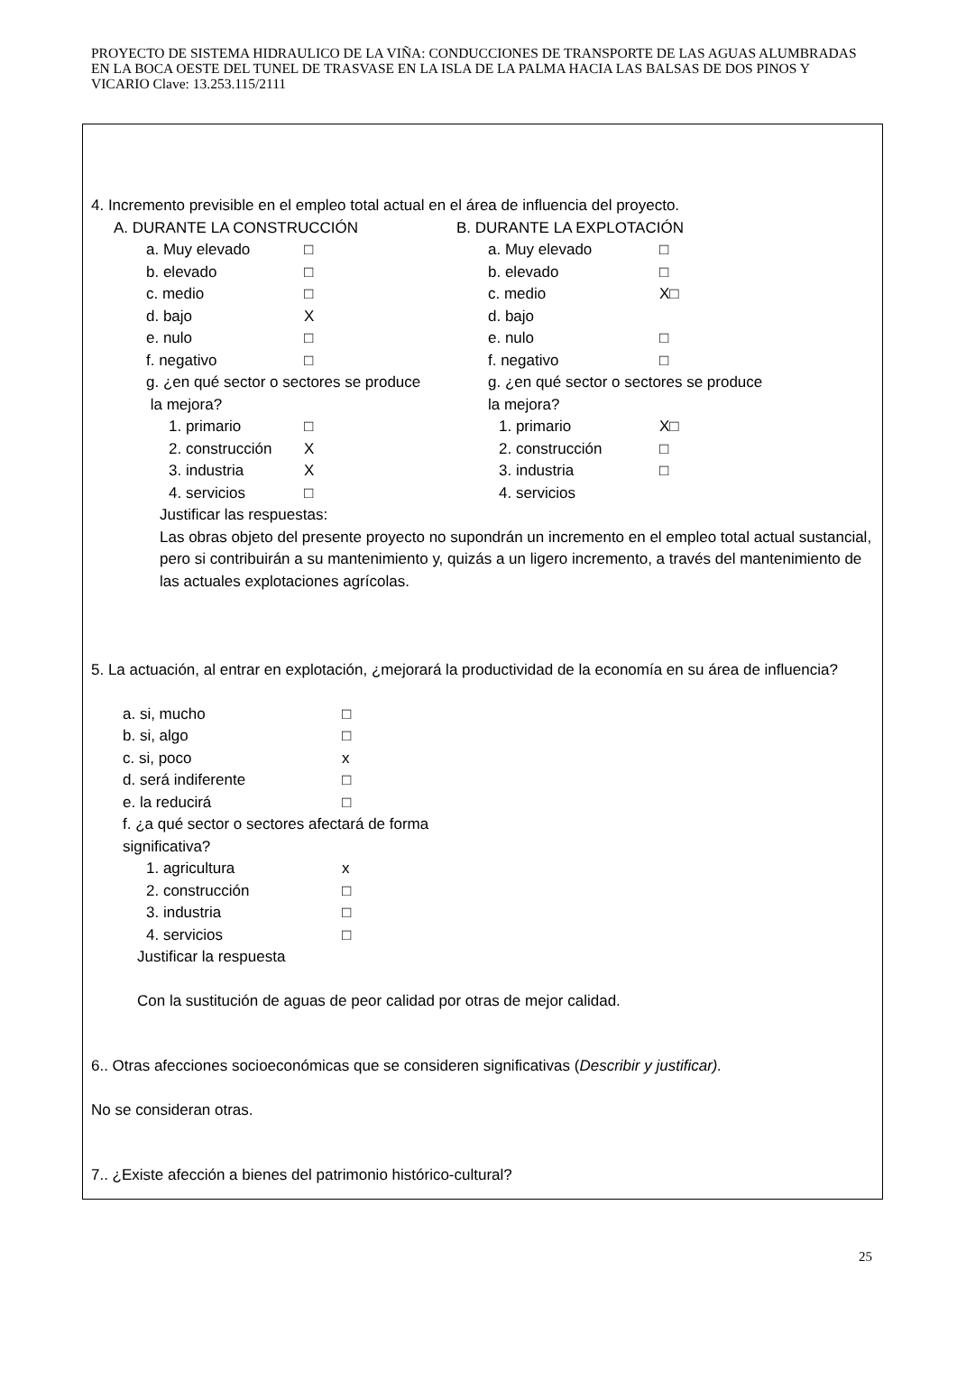PROYECTO DE SISTEMA HIDRAULICO DE LA VIÑA: CONDUCCIONES DE TRANSPORTE DE LAS AGUAS ALUMBRADAS EN LA BOCA OESTE DEL TUNEL DE TRASVASE EN LA ISLA DE LA PALMA HACIA LAS BALSAS DE DOS PINOS Y VICARIO Clave: 13.253.115/2111
4. Incremento previsible en el empleo total actual en el área de influencia del proyecto.
A. DURANTE LA CONSTRUCCIÓN
a. Muy elevado □
b. elevado □
c. medio □
d. bajo X
e. nulo □
f. negativo □
g. ¿en qué sector o sectores se produce
la mejora?
1. primario □
2. construcción X
3. industria X
4. servicios □
B. DURANTE LA EXPLOTACIÓN
a. Muy elevado □
b. elevado □
c. medio X□
d. bajo
e. nulo □
f. negativo □
g. ¿en qué sector o sectores se produce
la mejora?
1. primario X□
2. construcción □
3. industria □
4. servicios
Justificar las respuestas:
Las obras objeto del presente proyecto no supondrán un incremento en el empleo total actual sustancial, pero si contribuirán a su mantenimiento y, quizás a un ligero incremento, a través del mantenimiento de las actuales explotaciones agrícolas.
5. La actuación, al entrar en explotación, ¿mejorará la productividad de la economía en su área de influencia?
a. si, mucho □
b. si, algo □
c. si, poco x
d. será indiferente □
e. la reducirá □
f. ¿a qué sector o sectores afectará de forma
significativa?
1. agricultura x
2. construcción □
3. industria □
4. servicios □
Justificar la respuesta
Con la sustitución de aguas de peor calidad por otras de mejor calidad.
6.. Otras afecciones socioeconómicas que se consideren significativas (Describir y justificar).
No se consideran otras.
7.. ¿Existe afección a bienes del patrimonio histórico-cultural?
25